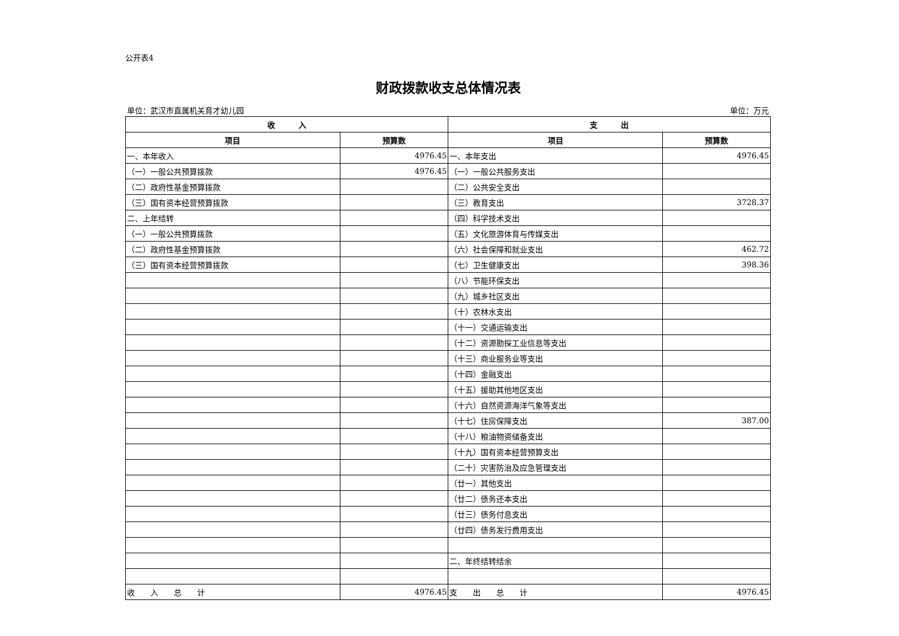公开表4
财政拨款收支总体情况表
单位：武汉市直属机关育才幼儿园 单位：万元
| 收 入 | | 支 出 | |
| --- | --- | --- | --- |
| 项目 | 预算数 | 项目 | 预算数 |
| 一、本年收入 | 4976.45 | 一、本年支出 | 4976.45 |
| （一）一般公共预算拨款 | 4976.45 | （一）一般公共服务支出 | |
| （二）政府性基金预算拨款 | | （二）公共安全支出 | |
| （三）国有资本经营预算拨款 | | （三）教育支出 | 3728.37 |
| 二、上年结转 | | （四）科学技术支出 | |
| （一）一般公共预算拨款 | | （五）文化旅游体育与传媒支出 | |
| （二）政府性基金预算拨款 | | （六）社会保障和就业支出 | 462.72 |
| （三）国有资本经营预算拨款 | | （七）卫生健康支出 | 398.36 |
| | | （八）节能环保支出 | |
| | | （九）城乡社区支出 | |
| | | （十）农林水支出 | |
| | | （十一）交通运输支出 | |
| | | （十二）资源勘探工业信息等支出 | |
| | | （十三）商业服务业等支出 | |
| | | （十四）金融支出 | |
| | | （十五）援助其他地区支出 | |
| | | （十六）自然资源海洋气象等支出 | |
| | | （十七）住房保障支出 | 387.00 |
| | | （十八）粮油物资储备支出 | |
| | | （十九）国有资本经营预算支出 | |
| | | （二十）灾害防治及应急管理支出 | |
| | | （廿一）其他支出 | |
| | | （廿二）债务还本支出 | |
| | | （廿三）债务付息支出 | |
| | | （廿四）债务发行费用支出 | |
| | | 二、年终结转结余 | |
| 收 入 总 计 | 4976.45 | 支 出 总 计 | 4976.45 |